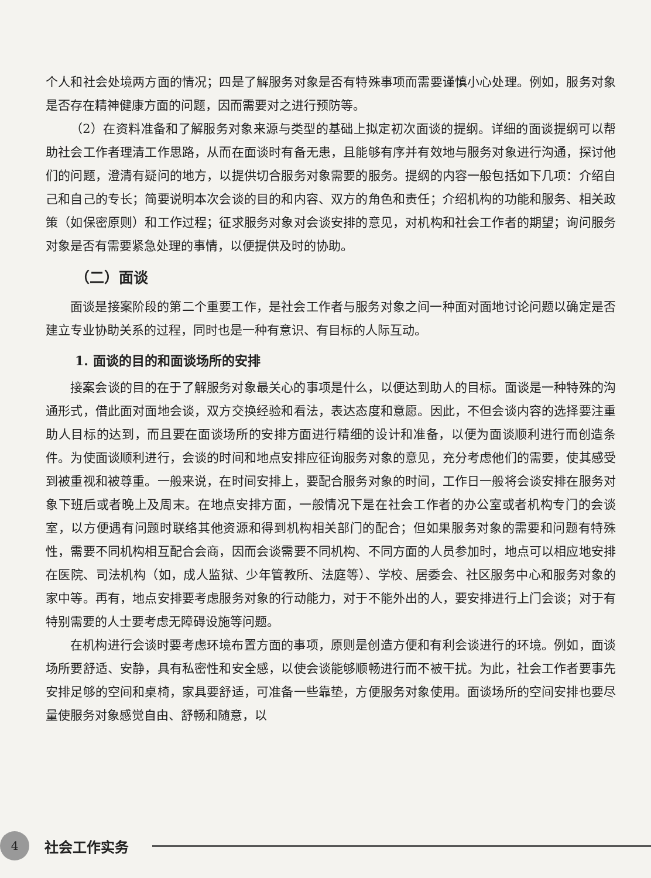个人和社会处境两方面的情况；四是了解服务对象是否有特殊事项而需要谨慎小心处理。例如，服务对象是否存在精神健康方面的问题，因而需要对之进行预防等。
（2）在资料准备和了解服务对象来源与类型的基础上拟定初次面谈的提纲。详细的面谈提纲可以帮助社会工作者理清工作思路，从而在面谈时有备无患，且能够有序并有效地与服务对象进行沟通，探讨他们的问题，澄清有疑问的地方，以提供切合服务对象需要的服务。提纲的内容一般包括如下几项：介绍自己和自己的专长；简要说明本次会谈的目的和内容、双方的角色和责任；介绍机构的功能和服务、相关政策（如保密原则）和工作过程；征求服务对象对会谈安排的意见，对机构和社会工作者的期望；询问服务对象是否有需要紧急处理的事情，以便提供及时的协助。
（二）面谈
面谈是接案阶段的第二个重要工作，是社会工作者与服务对象之间一种面对面地讨论问题以确定是否建立专业协助关系的过程，同时也是一种有意识、有目标的人际互动。
1. 面谈的目的和面谈场所的安排
接案会谈的目的在于了解服务对象最关心的事项是什么，以便达到助人的目标。面谈是一种特殊的沟通形式，借此面对面地会谈，双方交换经验和看法，表达态度和意愿。因此，不但会谈内容的选择要注重助人目标的达到，而且要在面谈场所的安排方面进行精细的设计和准备，以便为面谈顺利进行而创造条件。为使面谈顺利进行，会谈的时间和地点安排应征询服务对象的意见，充分考虑他们的需要，使其感受到被重视和被尊重。一般来说，在时间安排上，要配合服务对象的时间，工作日一般将会谈安排在服务对象下班后或者晚上及周末。在地点安排方面，一般情况下是在社会工作者的办公室或者机构专门的会谈室，以方便遇有问题时联络其他资源和得到机构相关部门的配合；但如果服务对象的需要和问题有特殊性，需要不同机构相互配合会商，因而会谈需要不同机构、不同方面的人员参加时，地点可以相应地安排在医院、司法机构（如，成人监狱、少年管教所、法庭等）、学校、居委会、社区服务中心和服务对象的家中等。再有，地点安排要考虑服务对象的行动能力，对于不能外出的人，要安排进行上门会谈；对于有特别需要的人士要考虑无障碍设施等问题。
在机构进行会谈时要考虑环境布置方面的事项，原则是创造方便和有利会谈进行的环境。例如，面谈场所要舒适、安静，具有私密性和安全感，以使会谈能够顺畅进行而不被干扰。为此，社会工作者要事先安排足够的空间和桌椅，家具要舒适，可准备一些靠垫，方便服务对象使用。面谈场所的空间安排也要尽量使服务对象感觉自由、舒畅和随意，以
4
社会工作实务